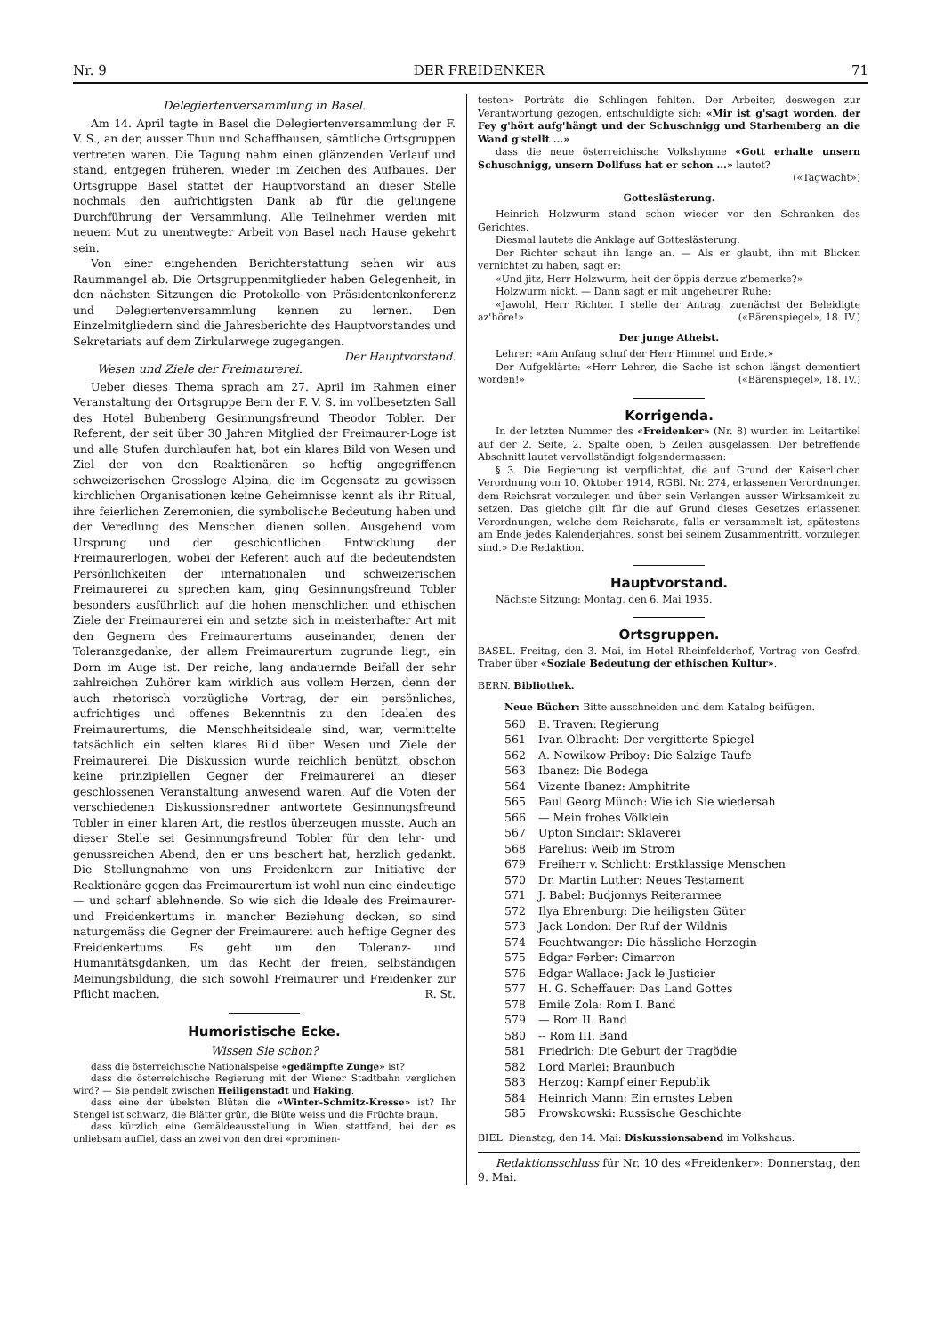Nr. 9 DER FREIDENKER 71
Delegiertenversammlung in Basel.
Am 14. April tagte in Basel die Delegiertenversammlung der F. V. S., an der, ausser Thun und Schaffhausen, sämtliche Ortsgruppen vertreten waren. Die Tagung nahm einen glänzenden Verlauf und stand, entgegen früheren, wieder im Zeichen des Aufbaues. Der Ortsgruppe Basel stattet der Hauptvorstand an dieser Stelle nochmals den aufrichtigsten Dank ab für die gelungene Durchführung der Versammlung. Alle Teilnehmer werden mit neuem Mut zu unentwegter Arbeit von Basel nach Hause gekehrt sein.
Von einer eingehenden Berichterstattung sehen wir aus Raummangel ab. Die Ortsgruppenmitglieder haben Gelegenheit, in den nächsten Sitzungen die Protokolle von Präsidentenkonferenz und Delegiertenversammlung kennen zu lernen. Den Einzelmitgliedern sind die Jahresberichte des Hauptvorstandes und Sekretariats auf dem Zirkularwege zugegangen. Der Hauptvorstand.
Wesen und Ziele der Freimaurerei.
Ueber dieses Thema sprach am 27. April im Rahmen einer Veranstaltung der Ortsgruppe Bern der F. V. S. im vollbesetzten Sall des Hotel Bubenberg Gesinnungsfreund Theodor Tobler. Der Referent, der seit über 30 Jahren Mitglied der Freimaurer-Loge ist und alle Stufen durchlaufen hat, bot ein klares Bild von Wesen und Ziel der von den Reaktionären so heftig angegriffenen schweizerischen Grossloge Alpina, die im Gegensatz zu gewissen kirchlichen Organisationen keine Geheimnisse kennt als ihr Ritual, ihre feierlichen Zeremonien, die symbolische Bedeutung haben und der Veredlung des Menschen dienen sollen. Ausgehend vom Ursprung und der geschichtlichen Entwicklung der Freimaurerlogen, wobei der Referent auch auf die bedeutendsten Persönlichkeiten der internationalen und schweizerischen Freimaurerei zu sprechen kam, ging Gesinnungsfreund Tobler besonders ausführlich auf die hohen menschlichen und ethischen Ziele der Freimaurerei ein und setzte sich in meisterhafter Art mit den Gegnern des Freimaurertums auseinander, denen der Toleranzgedanke, der allem Freimaurertum zugrunde liegt, ein Dorn im Auge ist. Der reiche, lang andauernde Beifall der sehr zahlreichen Zuhörer kam wirklich aus vollem Herzen, denn der auch rhetorisch vorzügliche Vortrag, der ein persönliches, aufrichtiges und offenes Bekenntnis zu den Idealen des Freimaurertums, die Menschheitsideale sind, war, vermittelte tatsächlich ein selten klares Bild über Wesen und Ziele der Freimaurerei. Die Diskussion wurde reichlich benützt, obschon keine prinzipiellen Gegner der Freimaurerei an dieser geschlossenen Veranstaltung anwesend waren. Auf die Voten der verschiedenen Diskussionsredner antwortete Gesinnungsfreund Tobler in einer klaren Art, die restlos überzeugen musste. Auch an dieser Stelle sei Gesinnungsfreund Tobler für den lehr- und genussreichen Abend, den er uns beschert hat, herzlich gedankt. Die Stellungnahme von uns Freidenkern zur Initiative der Reaktionäre gegen das Freimaurertum ist wohl nun eine eindeutige — und scharf ablehnende. So wie sich die Ideale des Freimaurer- und Freidenkertums in mancher Beziehung decken, so sind naturgemäss die Gegner der Freimaurerei auch heftige Gegner des Freidenkertums. Es geht um den Toleranz- und Humanitätsgdanken, um das Recht der freien, selbständigen Meinungsbildung, die sich sowohl Freimaurer und Freidenker zur Pflicht machen. R. St.
Humoristische Ecke.
Wissen Sie schon?
dass die österreichische Nationalspeise «gedämpfte Zunge» ist?
dass die österreichische Regierung mit der Wiener Stadtbahn verglichen wird? — Sie pendelt zwischen Heiligenstadt und Haking.
dass eine der übelsten Blüten die «Winter-Schmitz-Kresse» ist? Ihr Stengel ist schwarz, die Blätter grün, die Blüte weiss und die Früchte braun.
dass kürzlich eine Gemäldeausstellung in Wien stattfand, bei der es unliebsam auffiel, dass an zwei von den drei «prominen-
testen» Porträts die Schlingen fehlten. Der Arbeiter, deswegen zur Verantwortung gezogen, entschuldigte sich: «Mir ist g'sagt worden, der Fey g'hört aufg'hängt und der Schuschnigg und Starhemberg an die Wand g'stellt ...»
dass die neue österreichische Volkshymne «Gott erhalte unsern Schuschnigg, unsern Dollfuss hat er schon ...» lautet?
(«Tagwacht»)
Gotteslästerung.
Heinrich Holzwurm stand schon wieder vor den Schranken des Gerichtes.
Diesmal lautete die Anklage auf Gotteslästerung.
Der Richter schaut ihn lange an. — Als er glaubt, ihn mit Blicken vernichtet zu haben, sagt er:
«Und jitz, Herr Holzwurm, heit der öppis derzue z'bemerke?»
Holzwurm nickt. — Dann sagt er mit ungeheurer Ruhe:
«Jawohl, Herr Richter. I stelle der Antrag, zuenächst der Beleidigte az'höre!» («Bärenspiegel», 18. IV.)
Der junge Atheist.
Lehrer: «Am Anfang schuf der Herr Himmel und Erde.»
Der Aufgeklärte: «Herr Lehrer, die Sache ist schon längst dementiert worden!» («Bärenspiegel», 18. IV.)
Korrigenda.
In der letzten Nummer des «Freidenker» (Nr. 8) wurden im Leitartikel auf der 2. Seite, 2. Spalte oben, 5 Zeilen ausgelassen. Der betreffende Abschnitt lautet vervollständigt folgendermassen:
§ 3. Die Regierung ist verpflichtet, die auf Grund der Kaiserlichen Verordnung vom 10. Oktober 1914, RGBl. Nr. 274, erlassenen Verordnungen dem Reichsrat vorzulegen und über sein Verlangen ausser Wirksamkeit zu setzen. Das gleiche gilt für die auf Grund dieses Gesetzes erlassenen Verordnungen, welche dem Reichsrate, falls er versammelt ist, spätestens am Ende jedes Kalenderjahres, sonst bei seinem Zusammentritt, vorzulegen sind.» Die Redaktion.
Hauptvorstand.
Nächste Sitzung: Montag, den 6. Mai 1935.
Ortsgruppen.
BASEL. Freitag, den 3. Mai, im Hotel Rheinfelderhof, Vortrag von Gesfrd. Traber über «Soziale Bedeutung der ethischen Kultur».
BERN. Bibliothek.
Neue Bücher: Bitte ausschneiden und dem Katalog beifügen.
560 B. Traven: Regierung
561 Ivan Olbracht: Der vergitterte Spiegel
562 A. Nowikow-Priboy: Die Salzige Taufe
563 Ibanez: Die Bodega
564 Vizente Ibanez: Amphitrite
565 Paul Georg Münch: Wie ich Sie wiedersah
566 — Mein frohes Völklein
567 Upton Sinclair: Sklaverei
568 Parelius: Weib im Strom
679 Freiherr v. Schlicht: Erstklassige Menschen
570 Dr. Martin Luther: Neues Testament
571 J. Babel: Budjonnys Reiterarmee
572 Ilya Ehrenburg: Die heiligsten Güter
573 Jack London: Der Ruf der Wildnis
574 Feuchtwanger: Die hässliche Herzogin
575 Edgar Ferber: Cimarron
576 Edgar Wallace: Jack le Justicier
577 H. G. Scheffauer: Das Land Gottes
578 Emile Zola: Rom I. Band
579 — Rom II. Band
580 -- Rom III. Band
581 Friedrich: Die Geburt der Tragödie
582 Lord Marlei: Braunbuch
583 Herzog: Kampf einer Republik
584 Heinrich Mann: Ein ernstes Leben
585 Prowskowski: Russische Geschichte
BIEL. Dienstag, den 14. Mai: Diskussionsabend im Volkshaus.
Redaktionsschluss für Nr. 10 des «Freidenker»: Donnerstag, den 9. Mai.